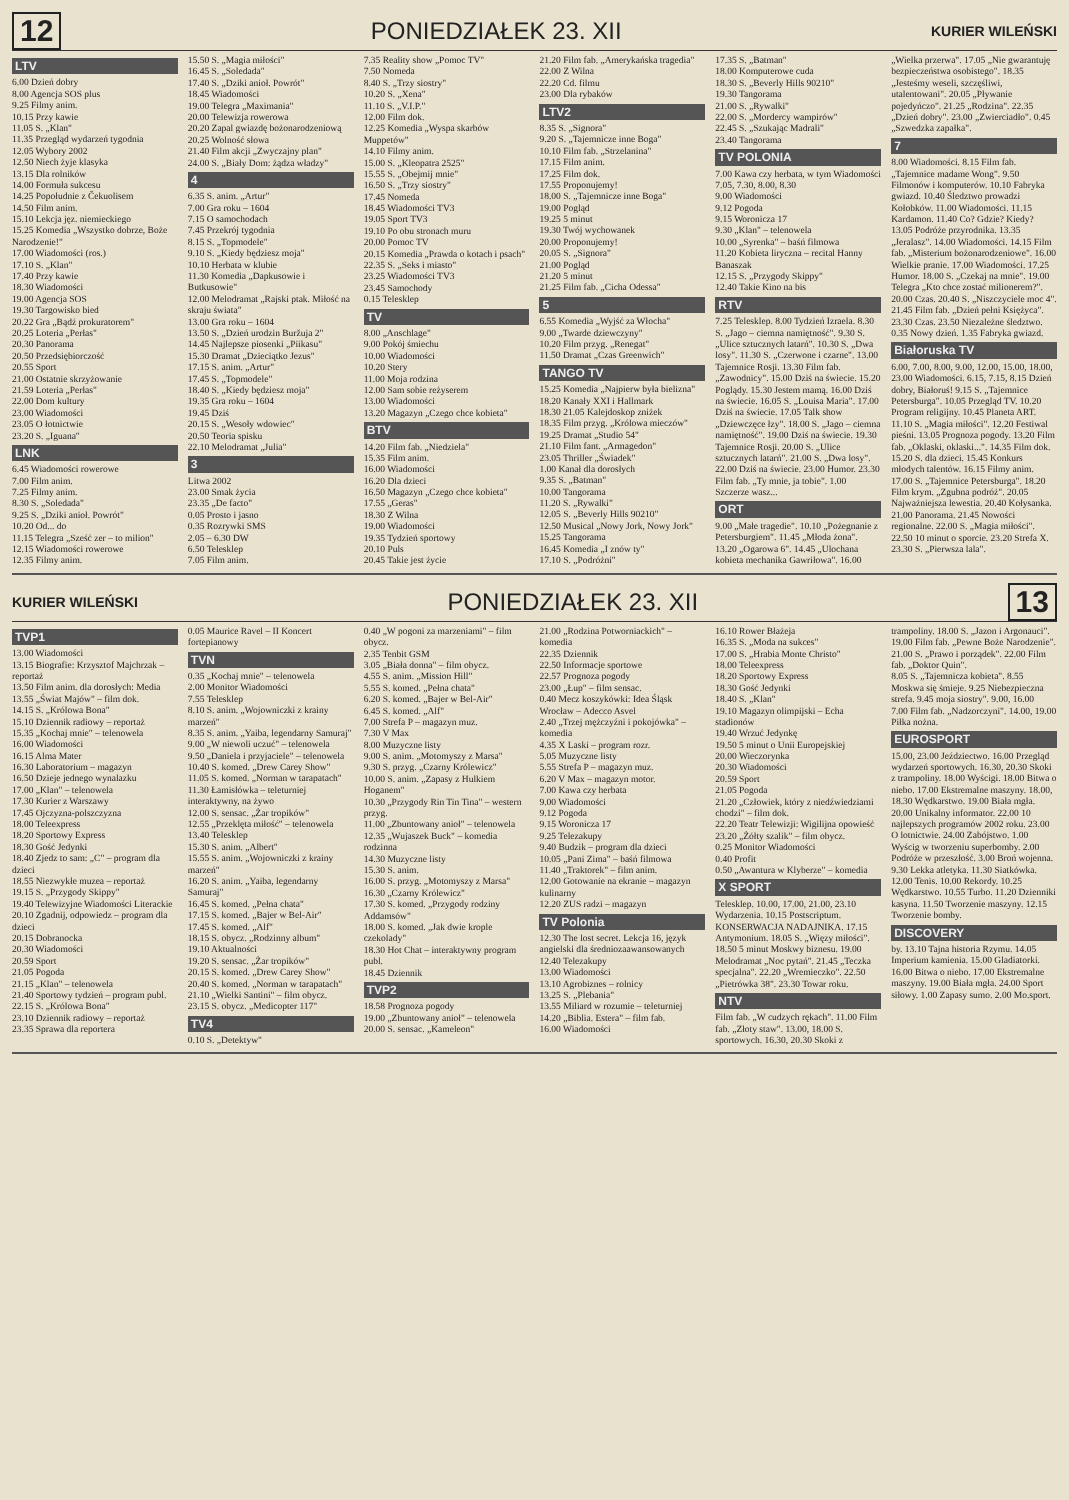12 PONIEDZIAŁEK 23. XII KURIER WILEŃSKI
LTV
6.00 Dzień dobry
8.00 Agencja SOS plus
9.25 Filmy anim.
10.15 Przy kawie
11.05 S. „Klan"
11.35 Przegląd wydarzeń tygodnia
12.05 Wybory 2002
12.50 Niech żyje klasyka
13.15 Dla rolników
14.00 Formuła sukcesu
14.25 Popołudnie z Čekuolisem
14.50 Film anim.
15.10 Lekcja jęz. niemieckiego
15.25 Komedia „Wszystko dobrze, Boże Narodzenie!"
17.00 Wiadomości (ros.)
17.10 S. „Klan"
17.40 Przy kawie
18.30 Wiadomości
19.00 Agencja SOS
19.30 Targowisko bied
20.22 Gra „Bądź prokuratorem"
20.25 Loteria „Perłas"
20.30 Panorama
20.50 Przedsiębiorczość
20.55 Sport
21.00 Ostatnie skrzyżowanie
21.59 Loteria „Perłas"
22.00 Dom kultury
23.00 Wiadomości
23.05 O łotnictwie
23.20 S. „Iguana"
LNK
6.45 Wiadomości rowerowe
7.00 Film anim.
7.25 Filmy anim.
8.30 S. „Soledada"
9.25 S. „Dziki anioł. Powrót"
10.20 Od... do
11.15 Telegra „Sześć zer – to milion"
12.15 Wiadomości rowerowe
12.35 Filmy anim.
15.50 S. „Magia miłości"
16.45 S. „Soledada"
17.40 S. „Dziki anioł. Powrót"
18.45 Wiadomości
19.00 Telegra „Maximania"
20.00 Telewizja rowerowa
20.20 Zapal gwiazdę bożonarodzeniową
20.25 Wolność słowa
21.40 Film akcji „Zwyczajny plan"
24.00 S. „Biały Dom: żądza władzy"
4
6.35 S. anim. „Artur"
7.00 Gra roku – 1604
7.15 O samochodach
7.45 Przekrój tygodnia
8.15 S. „Topmodele"
9.10 S. „Kiedy będziesz moja"
10.10 Herbata w klubie
11.30 Komedia „Dapkusowie i Butkusowie"
12.00 Melodramat „Rajski ptak. Miłość na skraju świata"
13.00 Gra roku – 1604
13.50 S. „Dzień urodzin Buržuja 2"
14.45 Najlepsze piosenki „Piikasu"
15.30 Dramat „Dzieciątko Jezus"
17.15 S. anim. „Artur"
17.45 S. „Topmodele"
18.40 S. „Kiedy będziesz moja"
19.35 Gra roku – 1604
19.45 Dziś
20.15 S. „Wesoły wdowiec"
20.50 Teoria spisku
22.10 Melodramat „Julia"
3
Litwa 2002
23.00 Smak życia
23.35 „De facto"
0.05 Prosto i jasno
0.35 Rozrywki SMS
2.05 – 6.30 DW
6.50 Telesklep
7.05 Film anim.
7.35 Reality show „Pomoc TV"
7.50 Nomeda
8.40 S. „Trzy siostry"
10.20 S. „Xena"
11.10 S. „V.I.P."
12.00 Film dok.
12.25 Komedia „Wyspa skarbów Muppetów"
14.10 Filmy anim.
15.00 S. „Kleopatra 2525"
15.55 S. „Obejmij mnie"
16.50 S. „Trzy siostry"
17.45 Nomeda
18.45 Wiadomości TV3
19.05 Sport TV3
19.10 Po obu stronach muru
20.00 Pomoc TV
20.15 Komedia „Prawda o kotach i psach"
22.35 S. „Seks i miasto"
23.25 Wiadomości TV3
23.45 Samochody
0.15 Telesklep
TV
8.00 „Anschlage"
9.00 Pokój śmiechu
10.00 Wiadomości
10.20 Stery
11.00 Moja rodzina
12.00 Sam sobie reżyserem
13.00 Wiadomości
13.20 Magazyn „Czego chce kobieta"
BTV
14.20 Film fab. „Niedziela"
15.35 Film anim.
16.00 Wiadomości
16.20 Dla dzieci
16.50 Magazyn „Czego chce kobieta"
17.55 „Geras"
18.30 Z Wilna
19.00 Wiadomości
19.35 Tydzień sportowy
20.10 Puls
20.45 Takie jest życie
21.20 Film fab. „Amerykańska tragedia"
22.00 Z Wilna
22.20 Cd. filmu
23.00 Dla rybaków
LTV2
8.35 S. „Signora"
9.20 S. „Tajemnicze inne Boga"
10.10 Film fab. „Strzelanina"
17.15 Film anim.
17.25 Film dok.
17.55 Proponujemy!
18.00 S. „Tajemnicze inne Boga"
19.00 Pogląd
19.25 5 minut
19.30 Twój wychowanek
20.00 Proponujemy!
20.05 S. „Signora"
21.00 Pogląd
21.20 5 minut
21.25 Film fab. „Cicha Odessa"
5
6.55 Komedia „Wyjść za Włocha"
9.00 „Twarde dziewczyny"
10.20 Film przyg. „Renegat"
11.50 Dramat „Czas Greenwich"
TANGO TV
15.25 Komedia „Najpierw była bielizna"
18.20 Kanały XXI i Hallmark
18.30 21.05 Kalejdoskop zniżek
18.35 Film przyg. „Królowa mieczów"
19.25 Dramat „Studio 54"
21.10 Film fant. „Armagedon"
23.05 Thriller „Świadek"
1.00 Kanał dla dorosłych
9.35 S. „Batman"
10.00 Tangorama
11.20 S. „Rywalki"
12.05 S. „Beverly Hills 90210"
12.50 Musical „Nowy Jork, Nowy Jork"
15.25 Tangorama
16.45 Komedia „I znów ty"
17.10 S. „Podróżni"
17.35 S. „Batman"
18.00 Komputerowe cuda
18.30 S. „Beverly Hills 90210"
19.30 Tangorama
21.00 S. „Rywalki"
22.00 S. „Mordercy wampirów"
22.45 S. „Szukając Madrali"
23.40 Tangorama
TV POLONIA
7.00 Kawa czy herbata, w tym Wiadomości 7.05, 7.30, 8.00, 8.30
9.00 Wiadomości
9.12 Pogoda
9.15 Woronicza 17
9.30 „Klan" – telenowela
10.00 „Syrenka" – baśń filmowa
11.20 Kobieta liryczna – recital Hanny Banaszak
12.15 S. „Przygody Skippy"
12.40 Takie Kino na bis
RTV
7.25 Telesklep. 8.00 Tydzień Izraela. 8.30 S. „Jago – ciemna namiętność". 9.30 S. „Ulice sztucznych latarń". 10.30 S. „Dwa losy". 11.30 S. „Czerwone i czarne". 13.00 Tajemnice Rosji. 13.30 Film fab. „Zawodnicy". 15.00 Dziś na świecie. 15.20 Poglądy. 15.30 Jestem mamą. 16.00 Dziś na świecie. 16.05 S. „Louisa Maria". 17.00 Dziś na świecie. 17.05 Talk show „Dziewczęce łzy". 18.00 S. „Jago – ciemna namiętność". 19.00 Dziś na świecie. 19.30 Tajemnice Rosji. 20.00 S. „Ulice sztucznych latarń". 21.00 S. „Dwa losy". 22.00 Dziś na świecie. 23.00 Humor. 23.30 Film fab. „Ty mnie, ja tobie". 1.00 Szczerze wasz...
ORT
9.00 „Małe tragedie". 10.10 „Pożegnanie z Petersburgiem". 11.45 „Młoda żona". 13.20 „Ogarowa 6". 14.45 „Ulochana kobieta mechanika Gawriłowa". 16.00 „Wielka przerwa". 17.05 „Nie gwarantuję bezpieczeństwa osobistego". 18.35 „Jesteśmy weseli, szczęśliwi, utalentowani". 20.05 „Pływanie pojedyńczo". 21.25 „Rodzina". 22.35 „Dzień dobry". 23.00 „Zwierciadło". 0.45 „Szwedzka zapałka".
7
8.00 Wiadomości. 8.15 Film fab. „Tajemnice madame Wong". 9.50 Filmonów i komputerów. 10.10 Fabryka gwiazd. 10.40 Śledztwo prowadzi Kołobków. 11.00 Wiadomości. 11.15 Kardamon. 11.40 Co? Gdzie? Kiedy? 13.05 Podróże przyrodnika. 13.35 „Jeralasz". 14.00 Wiadomości. 14.15 Film fab. „Misterium bożonarodzeniowe". 16.00 Wielkie pranie. 17.00 Wiadomości. 17.25 Humor. 18.00 S. „Czekaj na mnie". 19.00 Telegra „Kto chce zostać milionerem?". 20.00 Czas. 20.40 S. „Niszczyciele moc 4". 21.45 Film fab. „Dzień pełni Księżyca". 23.30 Czas. 23.50 Niezależne śledztwo. 0.35 Nowy dzień. 1.35 Fabryka gwiazd.
Białoruska TV
6.00, 7.00, 8.00, 9.00, 12.00, 15.00, 18.00, 23.00 Wiadomości. 6.15, 7.15, 8.15 Dzień dobry, Białoruś! 9.15 S. „Tajemnice Petersburga". 10.05 Przegląd TV. 10.20 Program religijny. 10.45 Planeta ART. 11.10 S. „Magia miłości". 12.20 Festiwal pieśni. 13.05 Prognoza pogody. 13.20 Film fab. „Oklaski, oklaski...". 14.35 Film dok. 15.20 S. dla dzieci. 15.45 Konkurs młodych talentów. 16.15 Filmy anim. 17.00 S. „Tajemnice Petersburga". 18.20 Film krym. „Zgubna podróż". 20.05 Najważniejsza lewestia. 20.40 Kołysanka. 21.00 Panorama. 21.45 Nowości regionalne. 22.00 S. „Magia miłości". 22.50 10 minut o sporcie. 23.20 Strefa X. 23.30 S. „Pierwsza lala".
KURIER WILEŃSKI PONIEDZIAŁEK 23. XII 13
TVP1
13.00 Wiadomości
13.15 Biografie: Krzysztof Majchrzak – reportaż
13.50 Film anim. dla dorosłych: Media
13.55 „Świat Majów" – film dok.
14.15 S. „Królowa Bona"
15.10 Dziennik radiowy – reportaż
15.35 „Kochaj mnie" – telenowela
16.00 Wiadomości
16.15 Alma Mater
16.30 Laboratorium – magazyn
16.50 Dzieje jednego wynalazku
17.00 „Klan" – telenowela
17.30 Kurier z Warszawy
17.45 Ojczyzna-polszczyzna
18.00 Teleexpress
18.20 Sportowy Express
18.30 Gość Jedynki
18.40 Zjedz to sam: „C" – program dla dzieci
18.55 Niezwykłe muzea – reportaż
19.15 S. „Przygody Skippy"
19.40 Telewizyjne Wiadomości Literackie
20.10 Zgadnij, odpowiedz – program dla dzieci
20.15 Dobranocka
20.30 Wiadomości
20.59 Sport
21.05 Pogoda
21.15 „Klan" – telenowela
21.40 Sportowy tydzień – program publ.
22.15 S. „Królowa Bona"
23.10 Dziennik radiowy – reportaż
23.35 Sprawa dla reportera
0.05 Maurice Ravel – II Koncert fortepianowy
TVN
0.35 „Kochaj mnie" – telenowela
2.00 Monitor Wiadomości
7.55 Telesklep
8.10 S. anim. „Wojowniczki z krainy marzeń"
8.35 S. anim. „Yaiba, legendarny Samuraj"
9.00 „W niewoli uczuć" – telenowela
9.50 „Daniela i przyjaciele" – telenowela
10.40 S. komed. „Drew Carey Show"
11.05 S. komed. „Norman w tarapatach"
11.30 Łamisłówka – teleturniej interaktywny, na żywo
12.00 S. sensac. „Żar tropików"
12.55 „Przeklęta miłość" – telenowela
13.40 Telesklep
15.30 S. anim. „Albert"
15.55 S. anim. „Wojowniczki z krainy marzeń"
16.20 S. anim. „Yaiba, legendarny Samuraj"
16.45 S. komed. „Pełna chata"
17.15 S. komed. „Bajer w Bel-Air"
17.45 S. komed. „Alf"
18.15 S. obycz. „Rodzinny album"
19.10 Aktualności
19.20 S. sensac. „Żar tropików"
20.15 S. komed. „Drew Carey Show"
20.40 S. komed. „Norman w tarapatach"
21.10 „Wielki Santini" – film obycz.
23.15 S. obycz. „Medicopter 117"
TV4
0.10 S. „Detektyw"
0.40 „W pogoni za marzeniami" – film obycz.
2.35 Tenbit GSM
3.05 „Biała donna" – film obycz.
4.55 S. anim. „Mission Hill"
5.55 S. komed. „Pełna chata"
6.20 S. komed. „Bajer w Bel-Air"
6.45 S. komed. „Alf"
7.00 Strefa P – magazyn muz.
7.30 V Max
8.00 Muzyczne listy
9.00 S. anim. „Motomyszy z Marsa"
9.30 S. przyg. „Czarny Królewicz"
10.00 S. anim. „Zapasy z Hulkiem Hoganem"
10.30 „Przygody Rin Tin Tina" – western przyg.
11.00 „Zbuntowany anioł" – telenowela
12.35 „Wujaszek Buck" – komedia rodzinna
14.30 Muzyczne listy
15.30 S. anim.
16.00 S. przyg. „Motomyszy z Marsa"
16.30 „Czarny Królewicz"
17.30 S. komed. „Przygody rodziny Addamsów"
18.00 S. komed. „Jak dwie krople czekolady"
18.30 Hot Chat – interaktywny program publ.
18.45 Dziennik
TVP2
18.58 Prognoza pogody
19.00 „Zbuntowany anioł" – telenowela
20.00 S. sensac. „Kameleon"
21.00 „Rodzina Potworniackich" – komedia
22.35 Dziennik
22.50 Informacje sportowe
22.57 Prognoza pogody
23.00 „Łup" – film sensac.
0.40 Mecz koszykówki: Idea Śląsk Wrocław – Adecco Asvel
2.40 „Trzej mężczyźni i pokojówka" – komedia
4.35 X Laski – program rozr.
5.05 Muzyczne listy
5.55 Strefa P – magazyn muz.
6.20 V Max – magazyn motor.
7.00 Kawa czy herbata
9.00 Wiadomości
9.12 Pogoda
9.15 Woronicza 17
9.25 Telezakupy
9.40 Budzik – program dla dzieci
10.05 „Pani Zima" – baśń filmowa
11.40 „Traktorek" – film anim.
12.00 Gotowanie na ekranie – magazyn kulinarny
12.20 ZUS radzi – magazyn
TV Polonia
12.30 The lost secret. Lekcja 16, język angielski dla średniozaawansowanych
12.40 Telezakupy
13.00 Wiadomości
13.10 Agrobiznes – rolnicy
13.25 S. „Plebania"
13.55 Miliard w rozumie – teleturniej
14.20 „Biblia. Estera" – film fab.
16.00 Wiadomości
16.10 Rower Błażeja
16.35 S. „Moda na sukces"
17.00 S. „Hrabia Monte Christo"
18.00 Teleexpress
18.20 Sportowy Express
18.30 Gość Jedynki
18.40 S. „Klan"
19.10 Magazyn olimpijski – Echa stadionów
19.40 Wrzuć Jedynkę
19.50 5 minut o Unii Europejskiej
20.00 Wieczorynka
20.30 Wiadomości
20.59 Sport
21.05 Pogoda
21.20 „Człowiek, który z niedźwiedziami chodzi" – film dok.
22.20 Teatr Telewizji: Wigilijna opowieść
23.20 „Żółty szalik" – film obycz.
0.25 Monitor Wiadomości
0.40 Profit
0.50 „Awantura w Klyberze" – komedia
X SPORT
Telesklep. 10.00, 17.00, 21.00, 23.10 Wydarzenia. 10.15 Postscriptum. KONSERWACJA NADAJNIKA. 17.15 Antymonium. 18.05 S. „Więzy miłości". 18.50 5 minut Moskwy biznesu. 19.00 Melodramat „Noc pytań". 21.45 „Teczka specjalna". 22.20 „Wremieczko". 22.50 „Pietrówka 38". 23.30 Towar roku.
NTV
Film fab. „W cudzych rękach". 11.00 Film fab. „Złoty staw". 13.00, 18.00 S. sportowych. 16.30, 20.30 Skoki z trampoliny. 18.00 S. „Jazon i Argonauci". 19.00 Film fab. „Pewne Boże Narodzenie". 21.00 S. „Prawo i porządek". 22.00 Film fab. „Doktor Quin".
8.05 S. „Tajemnicza kobieta". 8.55 Moskwa się śmieje. 9.25 Niebezpieczna strefa. 9.45 moja siostry". 9.00, 16.00
7.00 Film fab. „Nadzorczyni". 14.00, 19.00 Piłka nożna.
EUROSPORT
15.00, 23.00 Jeździectwo. 16.00 Przegląd wydarzeń sportowych. 16.30, 20.30 Skoki z trampoliny. 18.00 Wyścigi. 18.00 Bitwa o niebo. 17.00 Ekstremalne maszyny. 18.00, 18.30 Wędkarstwo. 19.00 Biała mgła. 20.00 Unikalny informator. 22.00 10 najlepszych programów 2002 roku. 23.00 O lotnictwie. 24.00 Zabójstwo. 1.00 Wyścig w tworzeniu superbomby. 2.00 Podróże w przeszłość. 3.00 Broń wojenna.
9.30 Lekka atletyka. 11.30 Siatkówka. 12.00 Tenis. 10.00 Rekordy. 10.25 Wędkarstwo. 10.55 Turbo. 11.20 Dzienniki kasyna. 11.50 Tworzenie maszyny. 12.15 Tworzenie bomby.
DISCOVERY
by. 13.10 Tajna historia Rzymu. 14.05 Imperium kamienia. 15.00 Gladiatorki. 16.00 Bitwa o niebo. 17.00 Ekstremalne maszyny. 19.00 Biała mgła. 24.00 Sport siłowy. 1.00 Zapasy sumo. 2.00 Mo.sport.